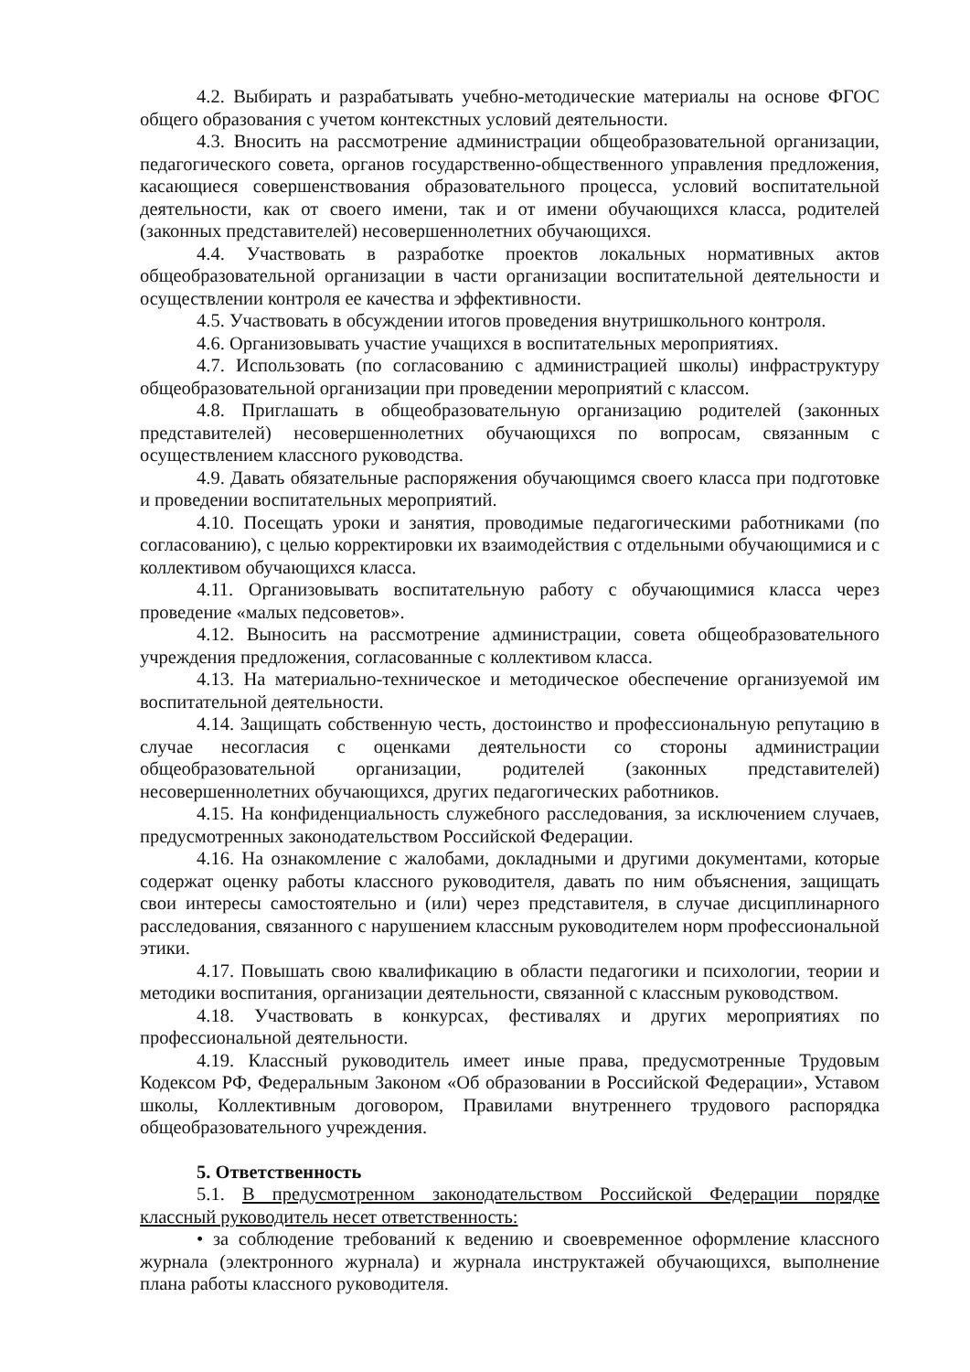4.2. Выбирать и разрабатывать учебно-методические материалы на основе ФГОС общего образования с учетом контекстных условий деятельности.
4.3. Вносить на рассмотрение администрации общеобразовательной организации, педагогического совета, органов государственно-общественного управления предложения, касающиеся совершенствования образовательного процесса, условий воспитательной деятельности, как от своего имени, так и от имени обучающихся класса, родителей (законных представителей) несовершеннолетних обучающихся.
4.4. Участвовать в разработке проектов локальных нормативных актов общеобразовательной организации в части организации воспитательной деятельности и осуществлении контроля ее качества и эффективности.
4.5. Участвовать в обсуждении итогов проведения внутришкольного контроля.
4.6. Организовывать участие учащихся в воспитательных мероприятиях.
4.7. Использовать (по согласованию с администрацией школы) инфраструктуру общеобразовательной организации при проведении мероприятий с классом.
4.8. Приглашать в общеобразовательную организацию родителей (законных представителей) несовершеннолетних обучающихся по вопросам, связанным с осуществлением классного руководства.
4.9. Давать обязательные распоряжения обучающимся своего класса при подготовке и проведении воспитательных мероприятий.
4.10. Посещать уроки и занятия, проводимые педагогическими работниками (по согласованию), с целью корректировки их взаимодействия с отдельными обучающимися и с коллективом обучающихся класса.
4.11. Организовывать воспитательную работу с обучающимися класса через проведение «малых педсоветов».
4.12. Выносить на рассмотрение администрации, совета общеобразовательного учреждения предложения, согласованные с коллективом класса.
4.13. На материально-техническое и методическое обеспечение организуемой им воспитательной деятельности.
4.14. Защищать собственную честь, достоинство и профессиональную репутацию в случае несогласия с оценками деятельности со стороны администрации общеобразовательной организации, родителей (законных представителей) несовершеннолетних обучающихся, других педагогических работников.
4.15. На конфиденциальность служебного расследования, за исключением случаев, предусмотренных законодательством Российской Федерации.
4.16. На ознакомление с жалобами, докладными и другими документами, которые содержат оценку работы классного руководителя, давать по ним объяснения, защищать свои интересы самостоятельно и (или) через представителя, в случае дисциплинарного расследования, связанного с нарушением классным руководителем норм профессиональной этики.
4.17. Повышать свою квалификацию в области педагогики и психологии, теории и методики воспитания, организации деятельности, связанной с классным руководством.
4.18. Участвовать в конкурсах, фестивалях и других мероприятиях по профессиональной деятельности.
4.19. Классный руководитель имеет иные права, предусмотренные Трудовым Кодексом РФ, Федеральным Законом «Об образовании в Российской Федерации», Уставом школы, Коллективным договором, Правилами внутреннего трудового распорядка общеобразовательного учреждения.
5. Ответственность
5.1. В предусмотренном законодательством Российской Федерации порядке классный руководитель несет ответственность:
• за соблюдение требований к ведению и своевременное оформление классного журнала (электронного журнала) и журнала инструктажей обучающихся, выполнение плана работы классного руководителя.